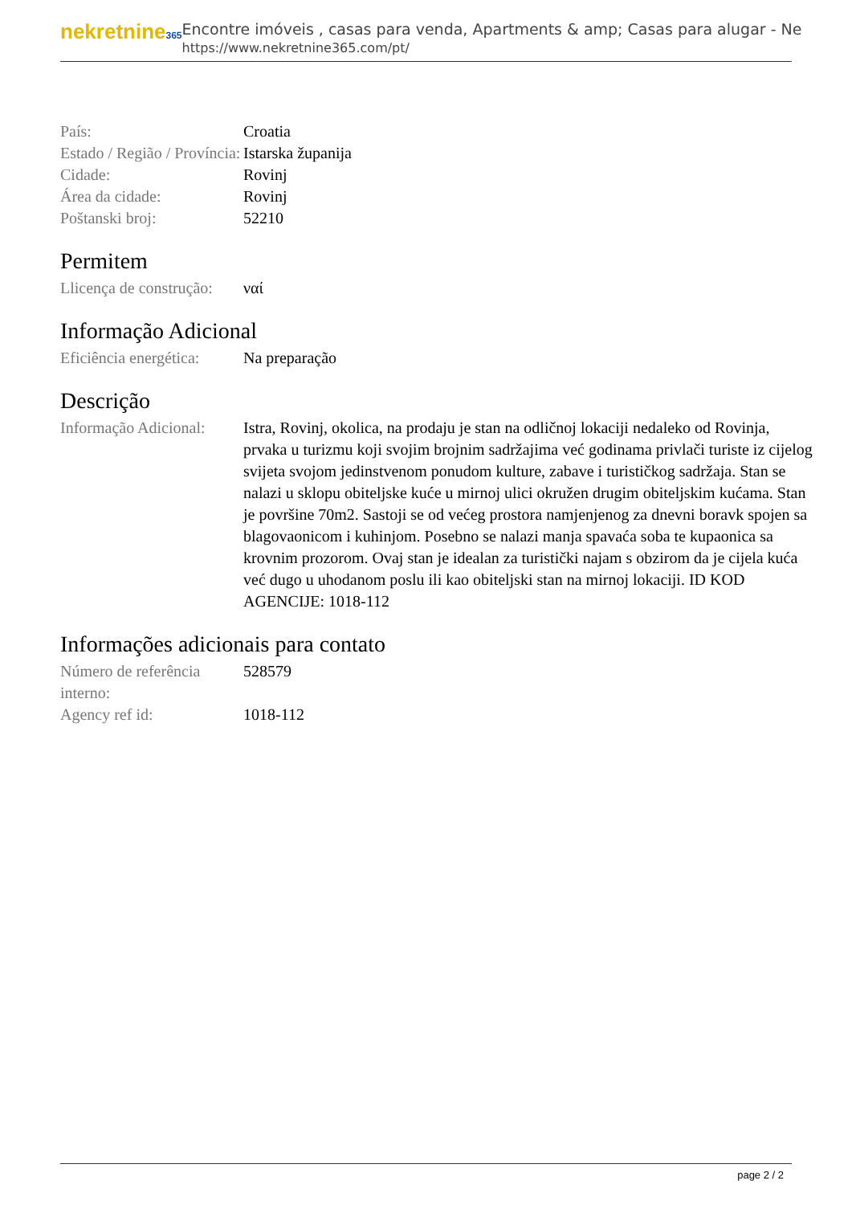nekretnine365
Encontre imóveis , casas para venda, Apartments & amp; Casas para alugar - Ne
https://www.nekretnine365.com/pt/
| País: | Croatia |
| Estado / Região / Província: | Istarska županija |
| Cidade: | Rovinj |
| Área da cidade: | Rovinj |
| Poštanski broj: | 52210 |
Permitem
| Llicença de construção: | ναί |
Informação Adicional
| Eficiência energética: | Na preparação |
Descrição
| Informação Adicional: | Istra, Rovinj, okolica, na prodaju je stan na odličnoj lokaciji nedaleko od Rovinja, prvaka u turizmu koji svojim brojnim sadržajima već godinama privlači turiste iz cijelog svijeta svojom jedinstvenom ponudom kulture, zabave i turističkog sadržaja. Stan se nalazi u sklopu obiteljske kuće u mirnoj ulici okružen drugim obiteljskim kućama. Stan je površine 70m2. Sastoji se od većeg prostora namjenjenog za dnevni boravk spojen sa blagovaonicom i kuhinjom. Posebno se nalazi manja spavaća soba te kupaonica sa krovnim prozorom. Ovaj stan je idealan za turistički najam s obzirom da je cijela kuća već dugo u uhodanom poslu ili kao obiteljski stan na mirnoj lokaciji. ID KOD AGENCIJE: 1018-112 |
Informações adicionais para contato
| Número de referência interno: | 528579 |
| Agency ref id: | 1018-112 |
page 2 / 2